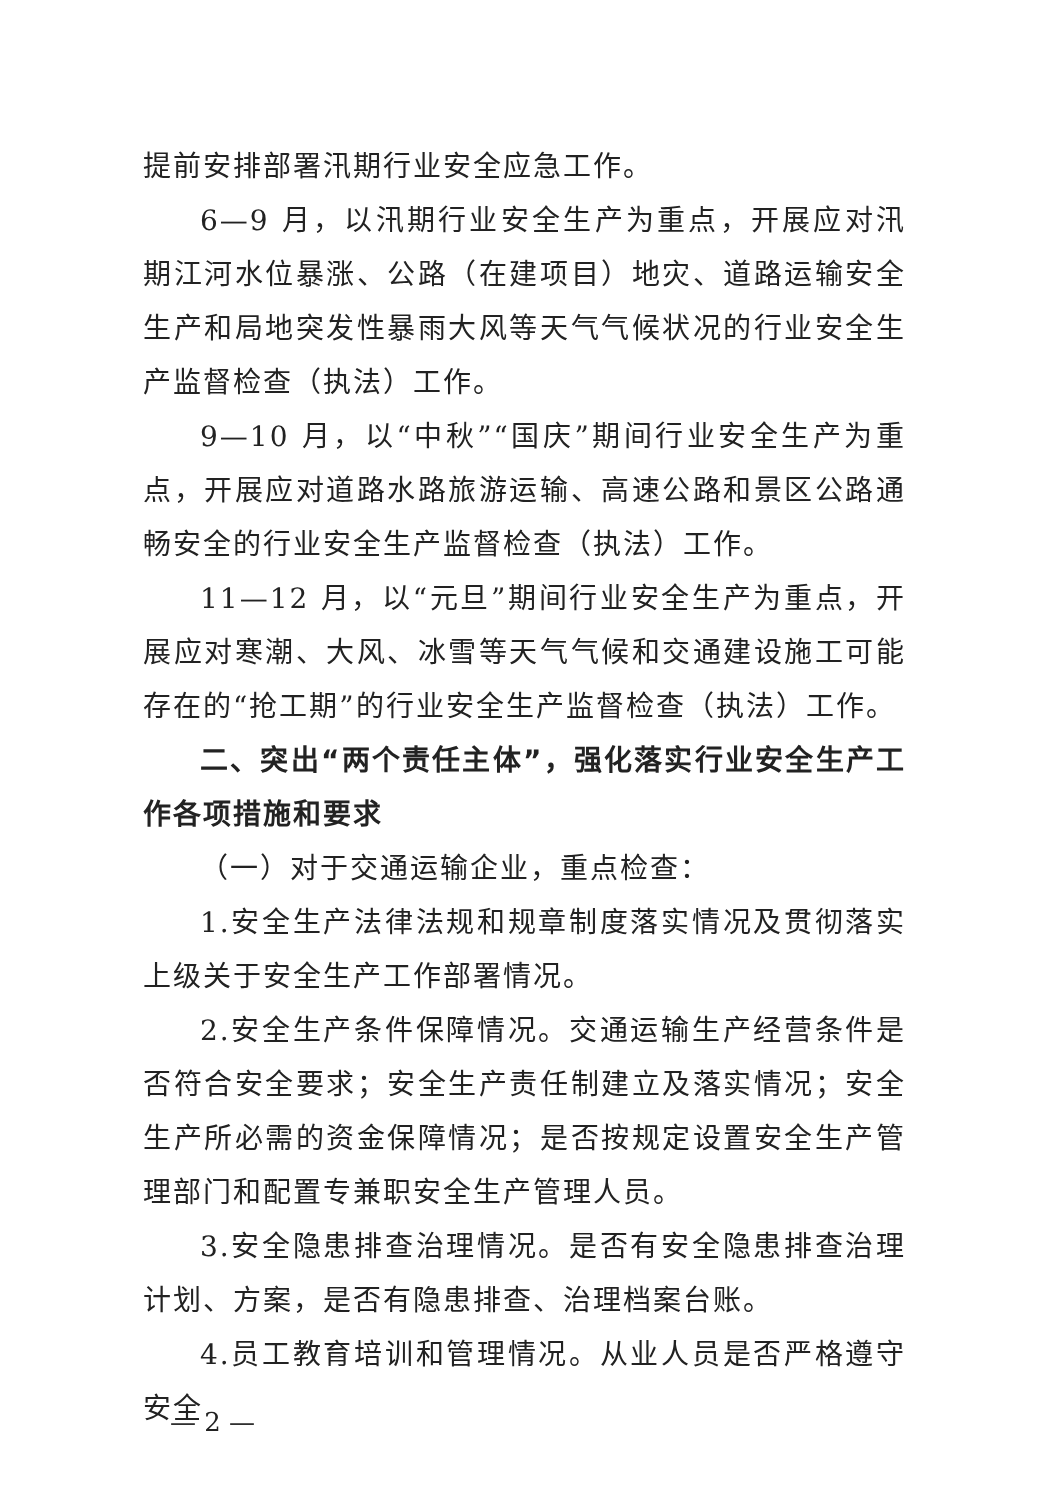提前安排部署汛期行业安全应急工作。
6—9 月，以汛期行业安全生产为重点，开展应对汛期江河水位暴涨、公路（在建项目）地灾、道路运输安全生产和局地突发性暴雨大风等天气气候状况的行业安全生产监督检查（执法）工作。
9—10 月，以“中秋”“国庆”期间行业安全生产为重点，开展应对道路水路旅游运输、高速公路和景区公路通畅安全的行业安全生产监督检查（执法）工作。
11—12 月，以“元旦”期间行业安全生产为重点，开展应对寒潮、大风、冰雪等天气气候和交通建设施工可能存在的“抢工期”的行业安全生产监督检查（执法）工作。
二、突出“两个责任主体”，强化落实行业安全生产工作各项措施和要求
（一）对于交通运输企业，重点检查：
1.安全生产法律法规和规章制度落实情况及贯彻落实上级关于安全生产工作部署情况。
2.安全生产条件保障情况。交通运输生产经营条件是否符合安全要求；安全生产责任制建立及落实情况；安全生产所必需的资金保障情况；是否按规定设置安全生产管理部门和配置专兼职安全生产管理人员。
3.安全隐患排查治理情况。是否有安全隐患排查治理计划、方案，是否有隐患排查、治理档案台账。
4.员工教育培训和管理情况。从业人员是否严格遵守安全
— 2 —